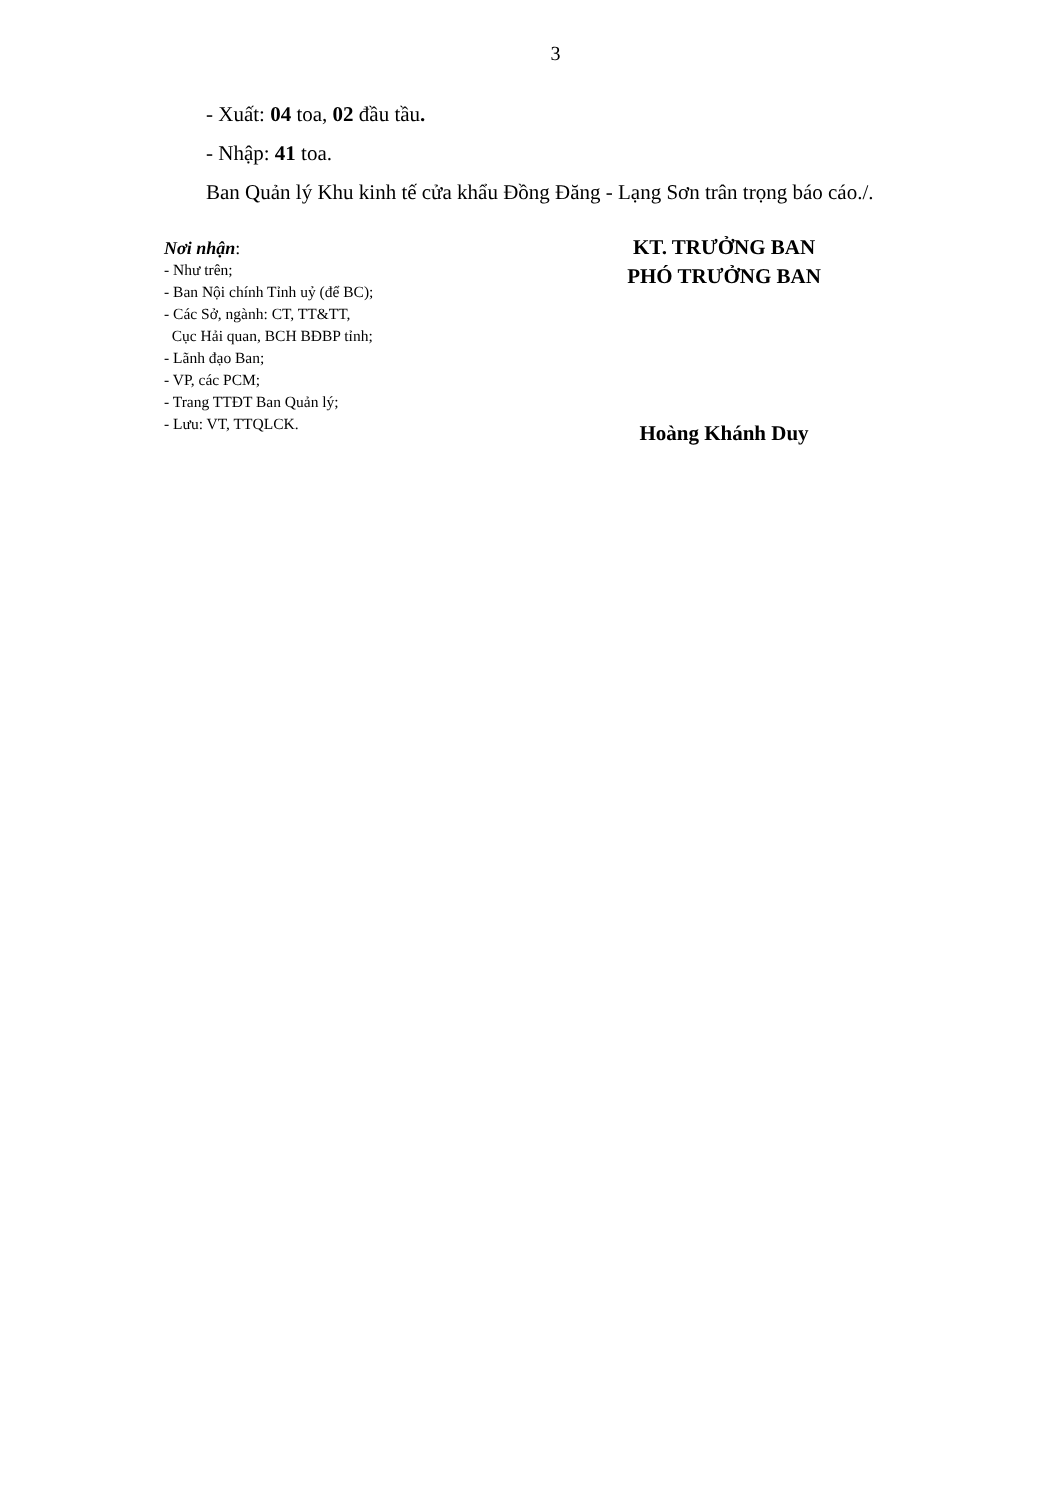3
- Xuất: 04 toa, 02 đầu tầu.
- Nhập: 41 toa.
Ban Quản lý Khu kinh tế cửa khẩu Đồng Đăng - Lạng Sơn trân trọng báo cáo./.
Nơi nhận:
- Như trên;
- Ban Nội chính Tỉnh uỷ (để BC);
- Các Sở, ngành: CT, TT&TT,
Cục Hải quan, BCH BĐBP tỉnh;
- Lãnh đạo Ban;
- VP, các PCM;
- Trang TTĐT Ban Quản lý;
- Lưu: VT, TTQLCK.
KT. TRƯỞNG BAN
PHÓ TRƯỞNG BAN
Hoàng Khánh Duy